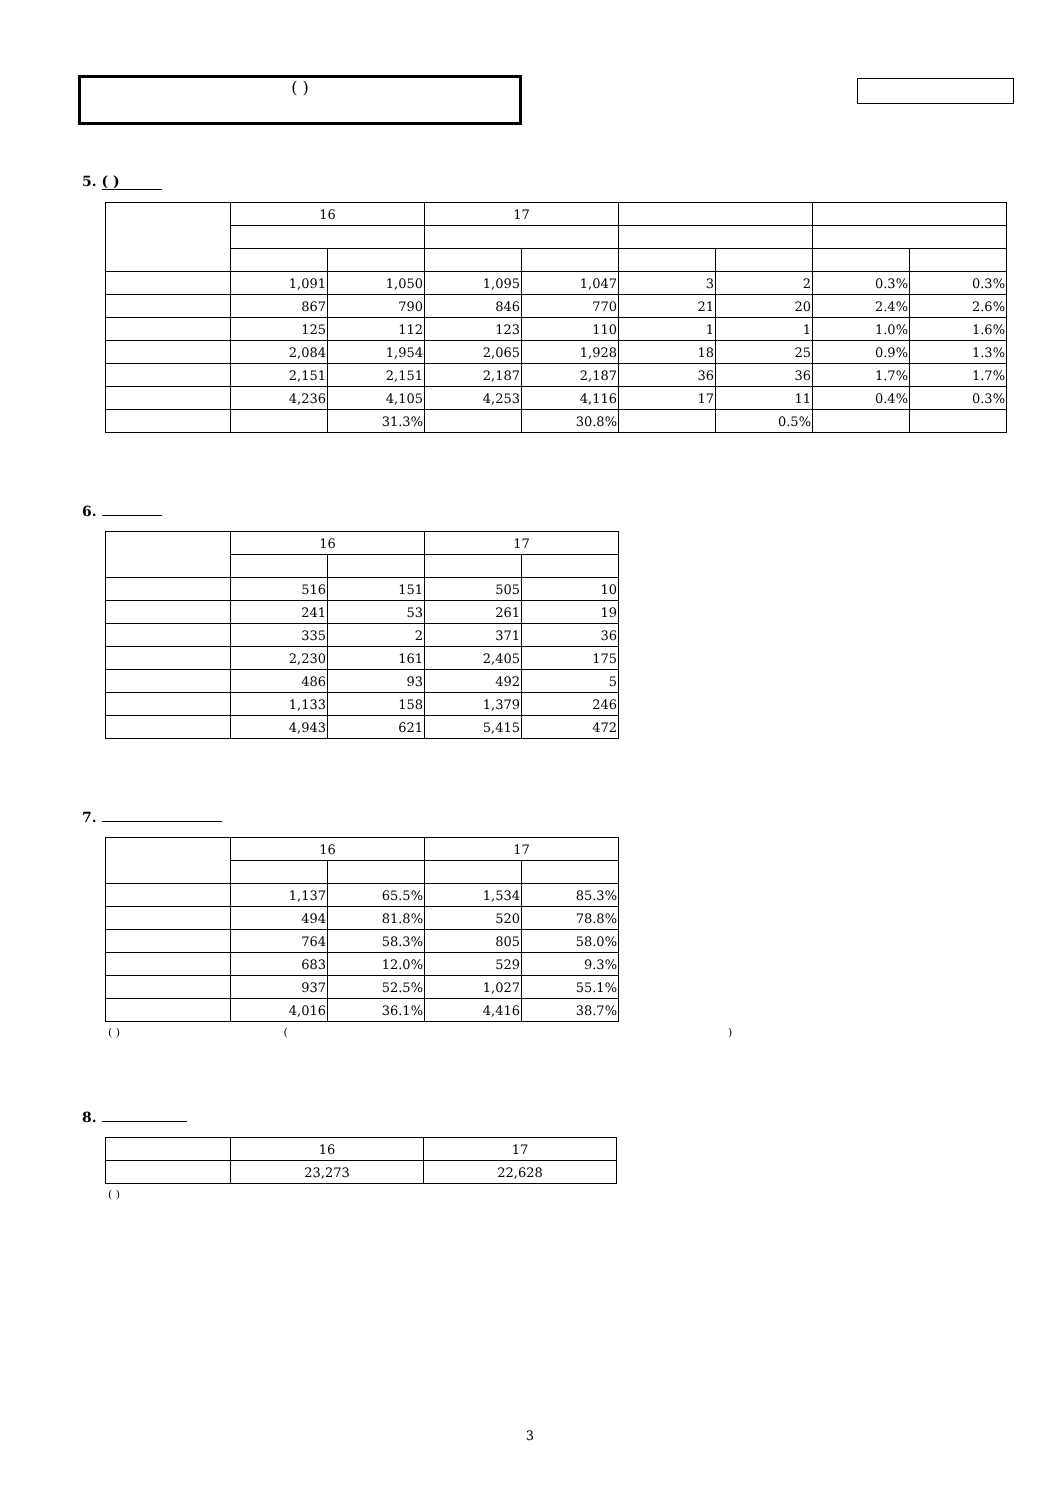( )
5. ( )
| | 16 | | 17 | | | | | |
| | 1,091 | 1,050 | 1,095 | 1,047 | 3 | 2 | 0.3% | 0.3% |
| | 867 | 790 | 846 | 770 | 21 | 20 | 2.4% | 2.6% |
| | 125 | 112 | 123 | 110 | 1 | 1 | 1.0% | 1.6% |
| | 2,084 | 1,954 | 2,065 | 1,928 | 18 | 25 | 0.9% | 1.3% |
| | 2,151 | 2,151 | 2,187 | 2,187 | 36 | 36 | 1.7% | 1.7% |
| | 4,236 | 4,105 | 4,253 | 4,116 | 17 | 11 | 0.4% | 0.3% |
| | | 31.3% | | 30.8% | | 0.5% | | |
6.
| | 16 | | 17 | |
| | 516 | 151 | 505 | 10 |
| | 241 | 53 | 261 | 19 |
| | 335 | 2 | 371 | 36 |
| | 2,230 | 161 | 2,405 | 175 |
| | 486 | 93 | 492 | 5 |
| | 1,133 | 158 | 1,379 | 246 |
| | 4,943 | 621 | 5,415 | 472 |
7.
| | 16 | | 17 | |
| | 1,137 | 65.5% | 1,534 | 85.3% |
| | 494 | 81.8% | 520 | 78.8% |
| | 764 | 58.3% | 805 | 58.0% |
| | 683 | 12.0% | 529 | 9.3% |
| | 937 | 52.5% | 1,027 | 55.1% |
| | 4,016 | 36.1% | 4,416 | 38.7% |
( ) ()
8.
| | 16 | 17 |
| | 23,273 | 22,628 |
( )
3